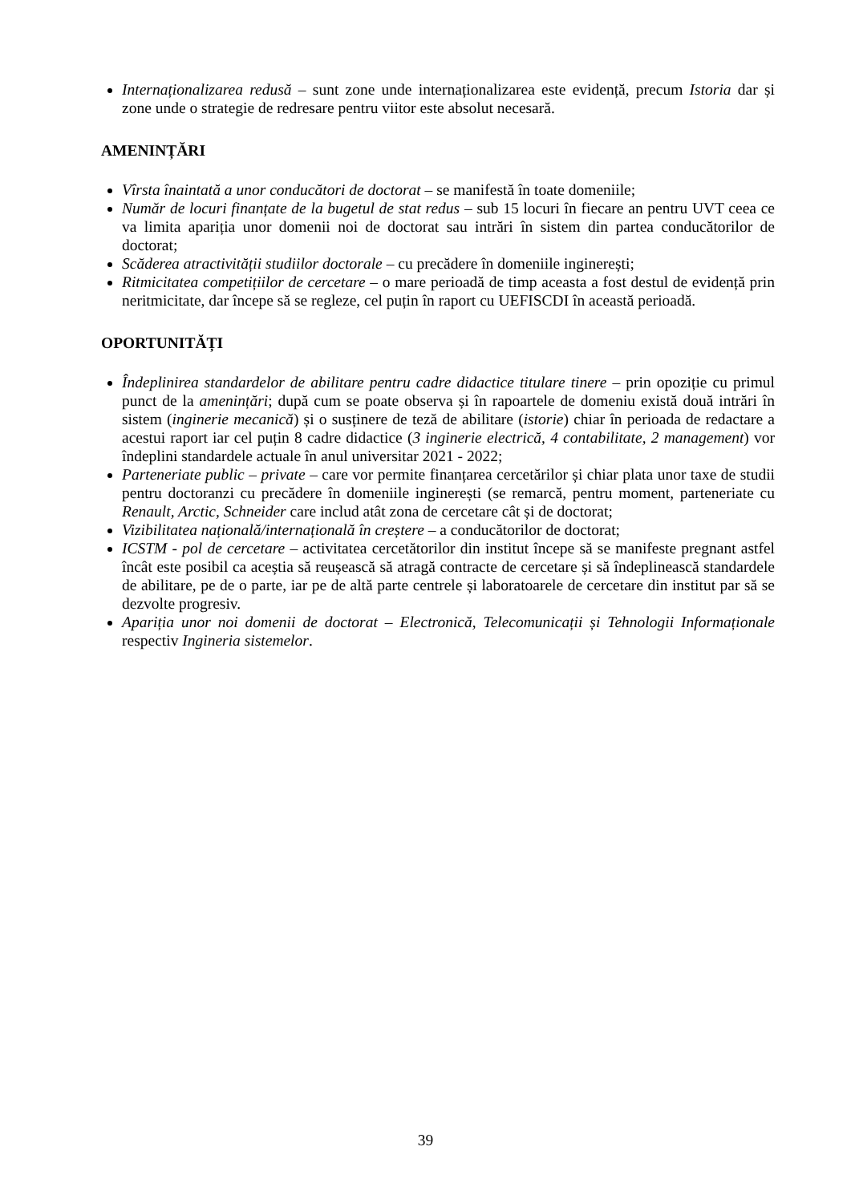Internaționalizarea redusă – sunt zone unde internaționalizarea este evidență, precum Istoria dar și zone unde o strategie de redresare pentru viitor este absolut necesară.
AMENINȚĂRI
Vîrsta înaintată a unor conducători de doctorat – se manifestă în toate domeniile;
Număr de locuri finanțate de la bugetul de stat redus – sub 15 locuri în fiecare an pentru UVT ceea ce va limita apariția unor domenii noi de doctorat sau intrări în sistem din partea conducătorilor de doctorat;
Scăderea atractivității studiilor doctorale – cu precădere în domeniile inginerești;
Ritmicitatea competițiilor de cercetare – o mare perioadă de timp aceasta a fost destul de evidență prin neritmicitate, dar începe să se regleze, cel puțin în raport cu UEFISCDI în această perioadă.
OPORTUNITĂȚI
Îndeplinirea standardelor de abilitare pentru cadre didactice titulare tinere – prin opoziție cu primul punct de la amenințări; după cum se poate observa și în rapoartele de domeniu există două intrări în sistem (inginerie mecanică) și o susținere de teză de abilitare (istorie) chiar în perioada de redactare a acestui raport iar cel puțin 8 cadre didactice (3 inginerie electrică, 4 contabilitate, 2 management) vor îndeplini standardele actuale în anul universitar 2021 - 2022;
Parteneriate public – private – care vor permite finanțarea cercetărilor și chiar plata unor taxe de studii pentru doctoranzi cu precădere în domeniile inginerești (se remarcă, pentru moment, parteneriate cu Renault, Arctic, Schneider care includ atât zona de cercetare cât și de doctorat;
Vizibilitatea națională/internațională în creștere – a conducătorilor de doctorat;
ICSTM - pol de cercetare – activitatea cercetătorilor din institut începe să se manifeste pregnant astfel încât este posibil ca aceștia să reușească să atragă contracte de cercetare și să îndeplinească standardele de abilitare, pe de o parte, iar pe de altă parte centrele și laboratoarele de cercetare din institut par să se dezvolte progresiv.
Apariția unor noi domenii de doctorat – Electronică, Telecomunicații și Tehnologii Informaționale respectiv Ingineria sistemelor.
39